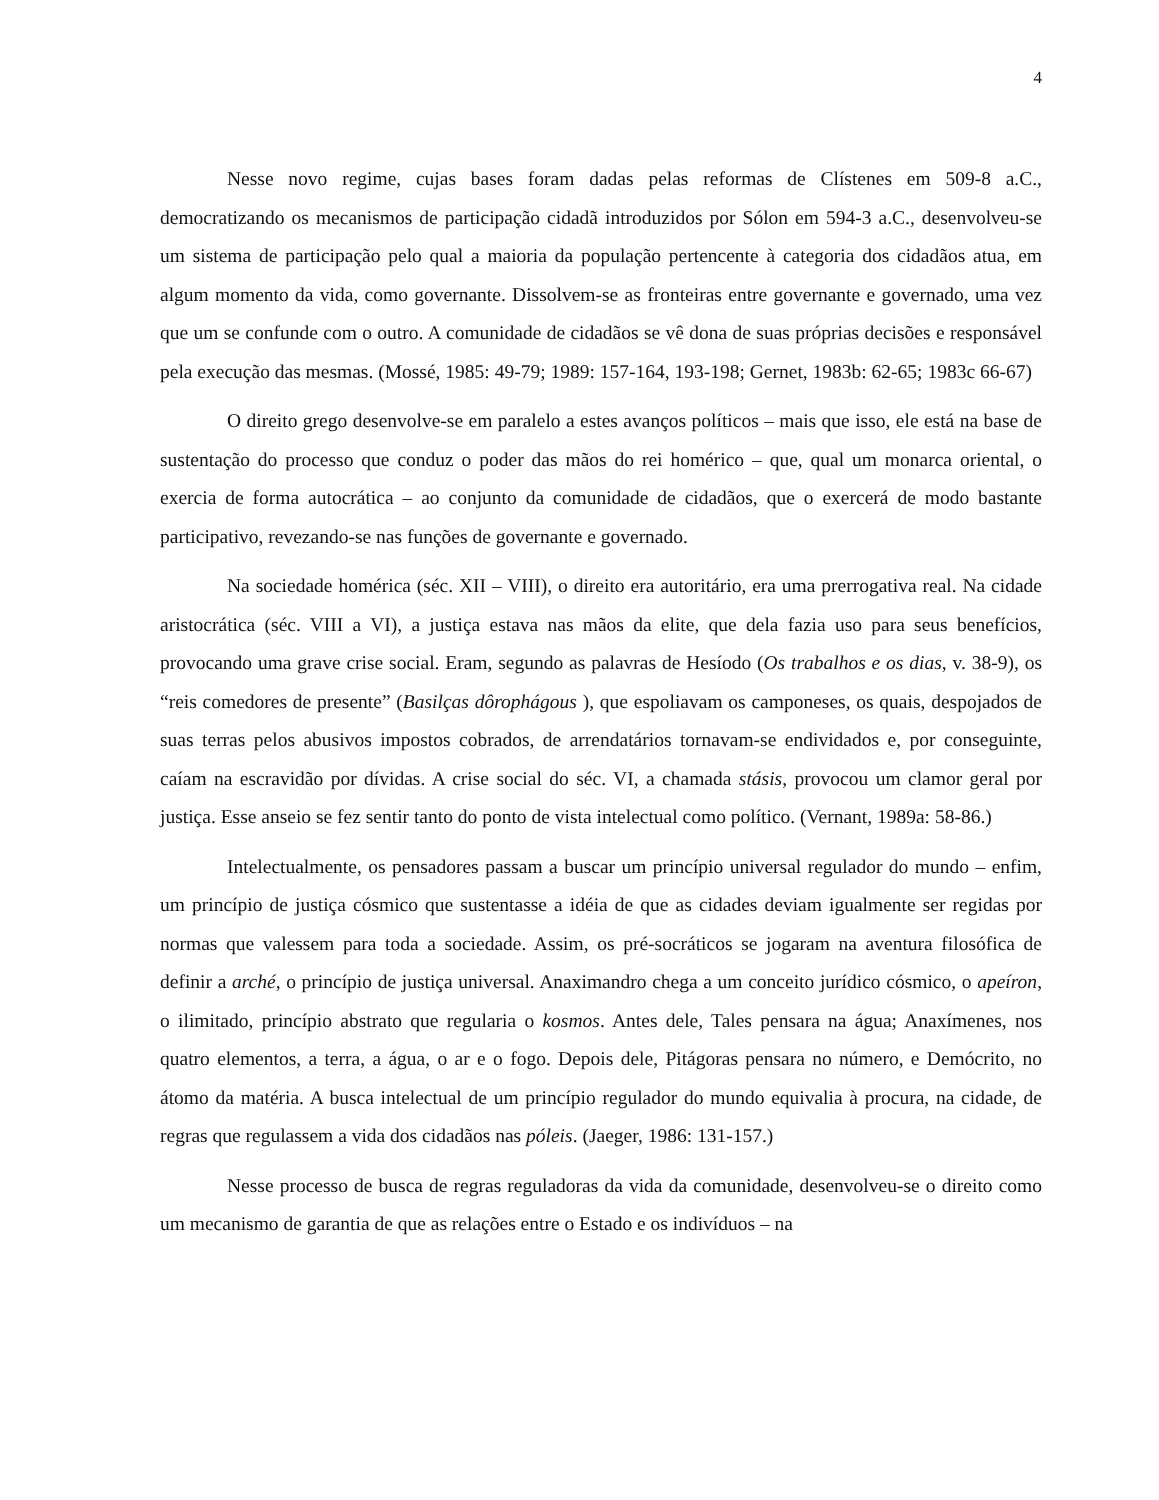4
Nesse novo regime, cujas bases foram dadas pelas reformas de Clístenes em 509-8 a.C., democratizando os mecanismos de participação cidadã introduzidos por Sólon em 594-3 a.C., desenvolveu-se um sistema de participação pelo qual a maioria da população pertencente à categoria dos cidadãos atua, em algum momento da vida, como governante. Dissolvem-se as fronteiras entre governante e governado, uma vez que um se confunde com o outro. A comunidade de cidadãos se vê dona de suas próprias decisões e responsável pela execução das mesmas. (Mossé, 1985: 49-79; 1989: 157-164, 193-198; Gernet, 1983b: 62-65; 1983c 66-67)
O direito grego desenvolve-se em paralelo a estes avanços políticos – mais que isso, ele está na base de sustentação do processo que conduz o poder das mãos do rei homérico – que, qual um monarca oriental, o exercia de forma autocrática – ao conjunto da comunidade de cidadãos, que o exercerá de modo bastante participativo, revezando-se nas funções de governante e governado.
Na sociedade homérica (séc. XII – VIII), o direito era autoritário, era uma prerrogativa real. Na cidade aristocrática (séc. VIII a VI), a justiça estava nas mãos da elite, que dela fazia uso para seus benefícios, provocando uma grave crise social. Eram, segundo as palavras de Hesíodo (Os trabalhos e os dias, v. 38-9), os “reis comedores de presente” (Basilças dôrophágous ), que espoliavam os camponeses, os quais, despojados de suas terras pelos abusivos impostos cobrados, de arrendatários tornavam-se endividados e, por conseguinte, caíam na escravidão por dívidas. A crise social do séc. VI, a chamada stásis, provocou um clamor geral por justiça. Esse anseio se fez sentir tanto do ponto de vista intelectual como político. (Vernant, 1989a: 58-86.)
Intelectualmente, os pensadores passam a buscar um princípio universal regulador do mundo – enfim, um princípio de justiça cósmico que sustentasse a idéia de que as cidades deviam igualmente ser regidas por normas que valessem para toda a sociedade. Assim, os pré-socráticos se jogaram na aventura filosófica de definir a arché, o princípio de justiça universal. Anaximandro chega a um conceito jurídico cósmico, o apeíron, o ilimitado, princípio abstrato que regularia o kosmos. Antes dele, Tales pensara na água; Anaxímenes, nos quatro elementos, a terra, a água, o ar e o fogo. Depois dele, Pitágoras pensara no número, e Demócrito, no átomo da matéria. A busca intelectual de um princípio regulador do mundo equivalia à procura, na cidade, de regras que regulassem a vida dos cidadãos nas póleis. (Jaeger, 1986: 131-157.)
Nesse processo de busca de regras reguladoras da vida da comunidade, desenvolveu-se o direito como um mecanismo de garantia de que as relações entre o Estado e os indivíduos – na